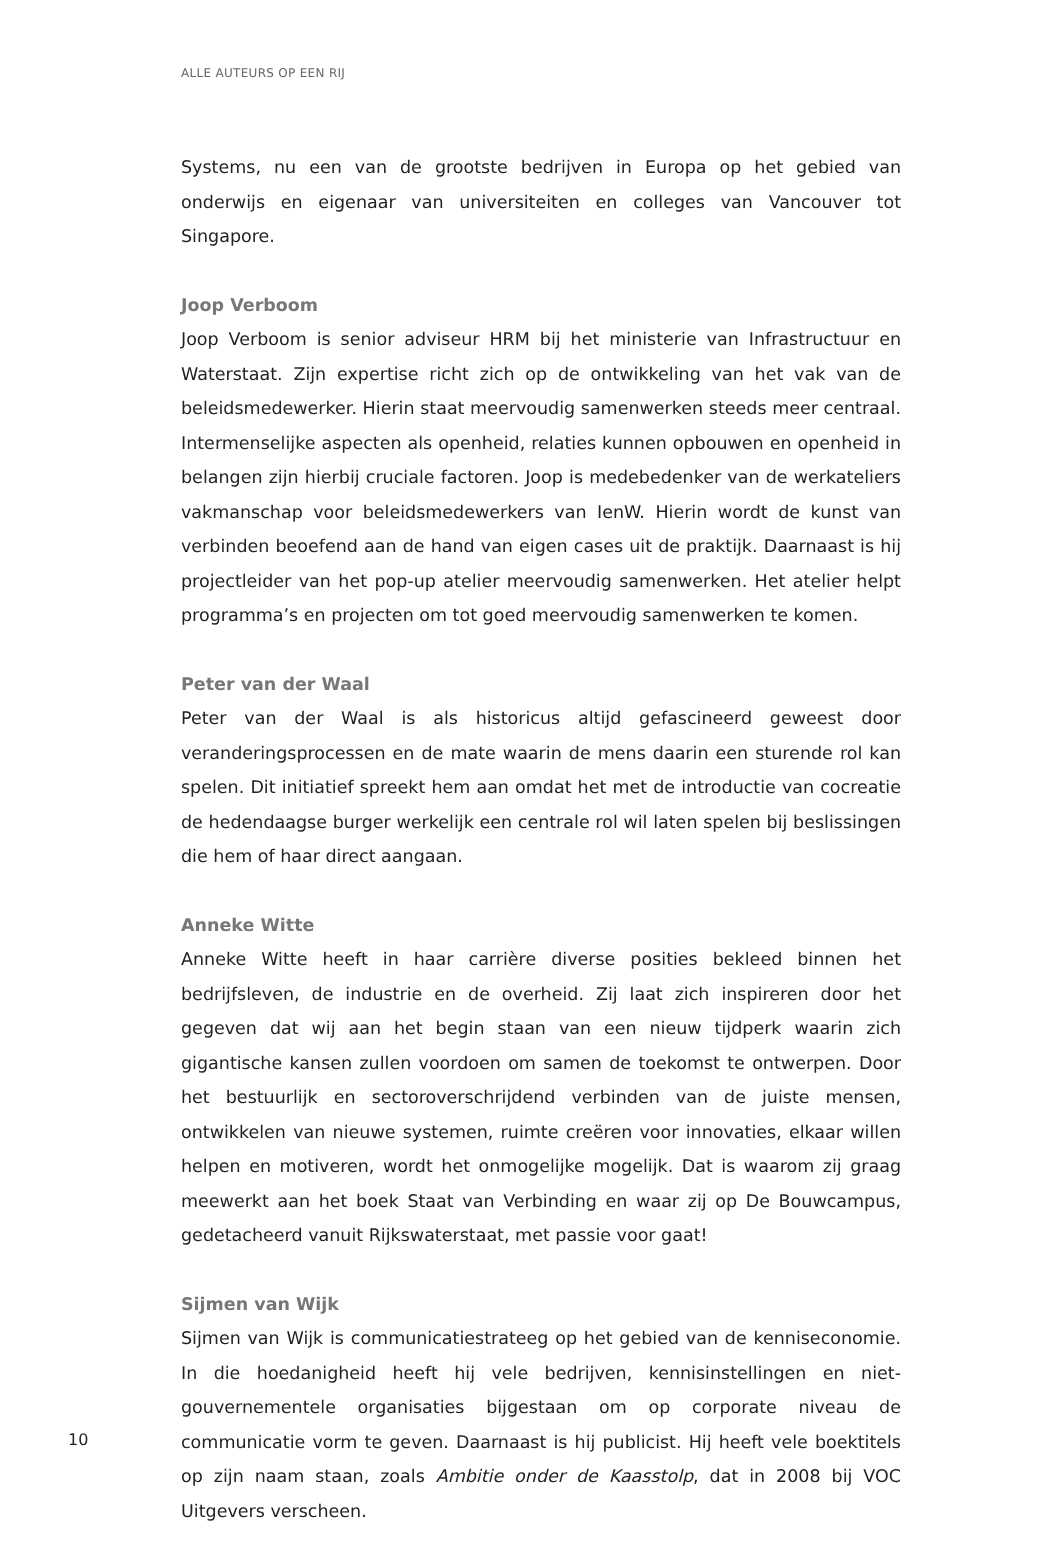ALLE AUTEURS OP EEN RIJ
Systems, nu een van de grootste bedrijven in Europa op het gebied van onderwijs en eigenaar van universiteiten en colleges van Vancouver tot Singapore.
Joop Verboom
Joop Verboom is senior adviseur HRM bij het ministerie van Infrastructuur en Waterstaat. Zijn expertise richt zich op de ontwikkeling van het vak van de beleidsmedewerker. Hierin staat meervoudig samenwerken steeds meer centraal. Intermenselijke aspecten als openheid, relaties kunnen opbouwen en openheid in belangen zijn hierbij cruciale factoren. Joop is medebedenker van de werkateliers vakmanschap voor beleidsmedewerkers van IenW. Hierin wordt de kunst van verbinden beoefend aan de hand van eigen cases uit de praktijk. Daarnaast is hij projectleider van het pop-up atelier meervoudig samenwerken. Het atelier helpt programma’s en projecten om tot goed meervoudig samenwerken te komen.
Peter van der Waal
Peter van der Waal is als historicus altijd gefascineerd geweest door veranderingsprocessen en de mate waarin de mens daarin een sturende rol kan spelen. Dit initiatief spreekt hem aan omdat het met de introductie van cocreatie de hedendaagse burger werkelijk een centrale rol wil laten spelen bij beslissingen die hem of haar direct aangaan.
Anneke Witte
Anneke Witte heeft in haar carrière diverse posities bekleed binnen het bedrijfsleven, de industrie en de overheid. Zij laat zich inspireren door het gegeven dat wij aan het begin staan van een nieuw tijdperk waarin zich gigantische kansen zullen voordoen om samen de toekomst te ontwerpen. Door het bestuurlijk en sectoroverschrijdend verbinden van de juiste mensen, ontwikkelen van nieuwe systemen, ruimte creëren voor innovaties, elkaar willen helpen en motiveren, wordt het onmogelijke mogelijk. Dat is waarom zij graag meewerkt aan het boek Staat van Verbinding en waar zij op De Bouwcampus, gedetacheerd vanuit Rijkswaterstaat, met passie voor gaat!
Sijmen van Wijk
Sijmen van Wijk is communicatiestrateeg op het gebied van de kenniseconomie. In die hoedanigheid heeft hij vele bedrijven, kennisinstellingen en niet-gouvernementele organisaties bijgestaan om op corporate niveau de communicatie vorm te geven. Daarnaast is hij publicist. Hij heeft vele boektitels op zijn naam staan, zoals Ambitie onder de Kaasstolp, dat in 2008 bij VOC Uitgevers verscheen.
10